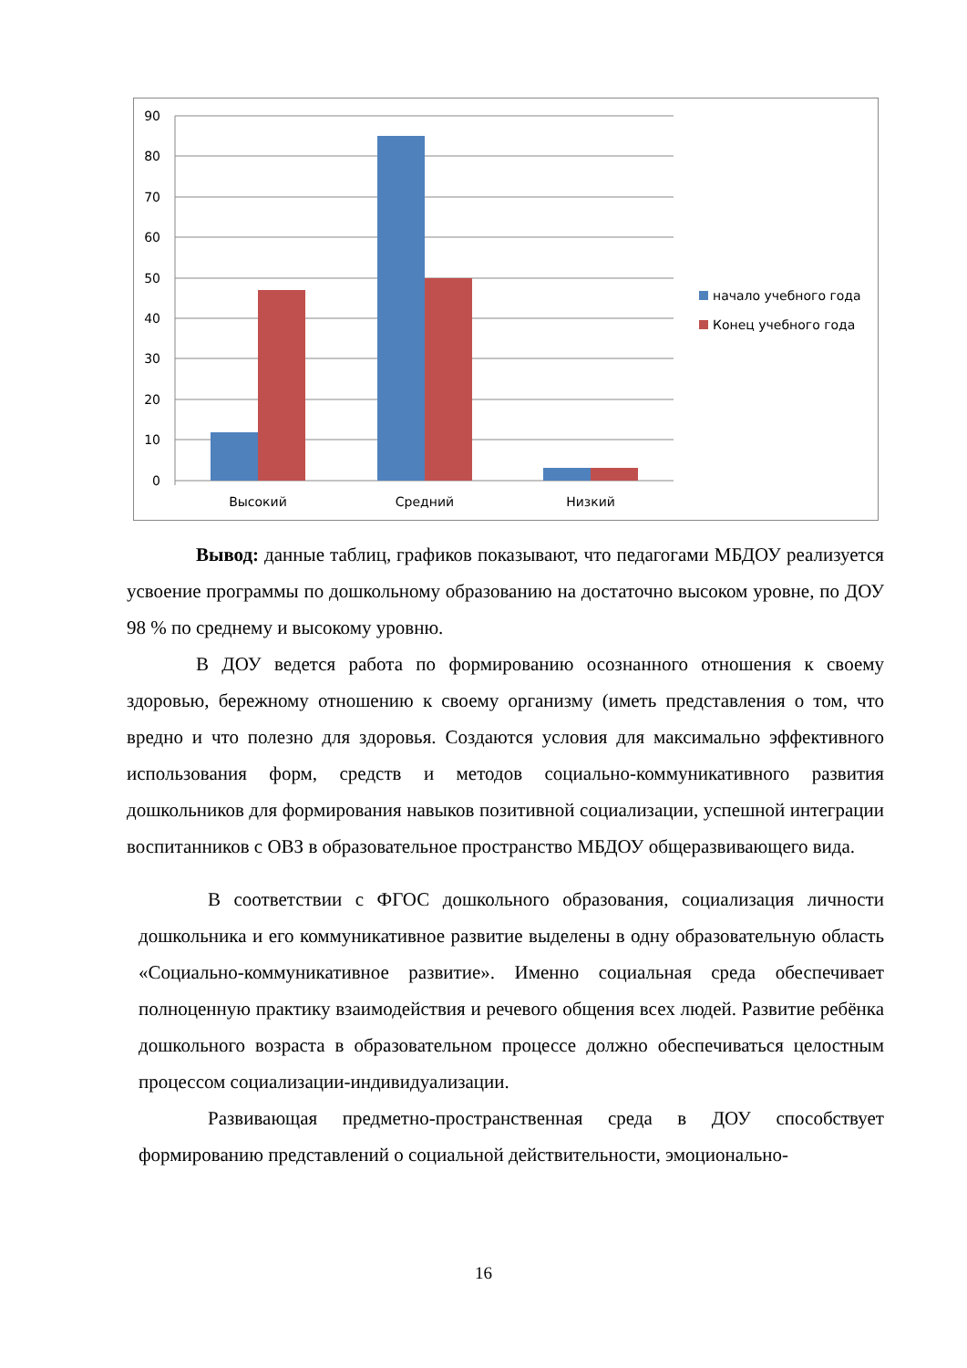90
80
70
60
50
40
30
20
10
0
Высокий
Средний
Низкий
начало учебного года
Конец учебного года
Вывод: данные таблиц, графиков показывают, что педагогами МБДОУ реализуется усвоение программы по дошкольному образованию на достаточно высоком уровне, по ДОУ 98 % по среднему и высокому уровню.
В ДОУ ведется работа по формированию осознанного отношения к своему здоровью, бережному отношению к своему организму (иметь представления о том, что вредно и что полезно для здоровья. Создаются условия для максимально эффективного использования форм, средств и методов социально-коммуникативного развития дошкольников для формирования навыков позитивной социализации, успешной интеграции воспитанников с ОВЗ в образовательное пространство МБДОУ общеразвивающего вида.
В соответствии с ФГОС дошкольного образования, социализация личности дошкольника и его коммуникативное развитие выделены в одну образовательную область «Социально-коммуникативное развитие». Именно социальная среда обеспечивает полноценную практику взаимодействия и речевого общения всех людей. Развитие ребёнка дошкольного возраста в образовательном процессе должно обеспечиваться целостным процессом социализации-индивидуализации.
Развивающая предметно-пространственная среда в ДОУ способствует формированию представлений о социальной действительности, эмоционально-
16